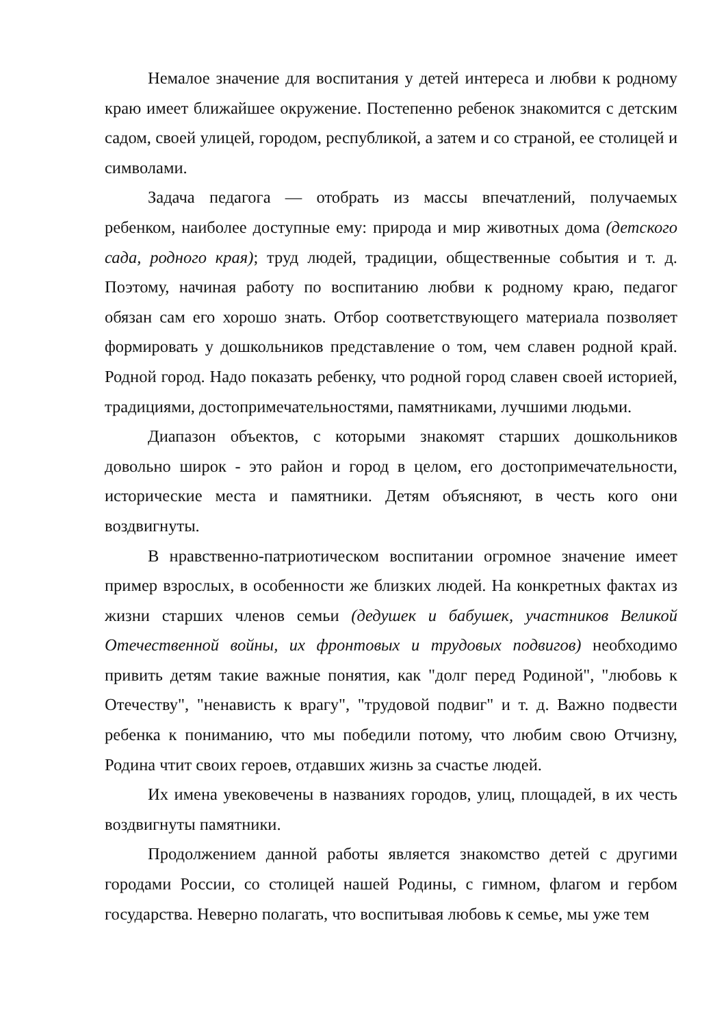Немалое значение для воспитания у детей интереса и любви к родному краю имеет ближайшее окружение. Постепенно ребенок знакомится с детским садом, своей улицей, городом, республикой, а затем и со страной, ее столицей и символами.
Задача педагога — отобрать из массы впечатлений, получаемых ребенком, наиболее доступные ему: природа и мир животных дома (детского сада, родного края); труд людей, традиции, общественные события и т. д. Поэтому, начиная работу по воспитанию любви к родному краю, педагог обязан сам его хорошо знать. Отбор соответствующего материала позволяет формировать у дошкольников представление о том, чем славен родной край. Родной город. Надо показать ребенку, что родной город славен своей историей, традициями, достопримечательностями, памятниками, лучшими людьми.
Диапазон объектов, с которыми знакомят старших дошкольников довольно широк - это район и город в целом, его достопримечательности, исторические места и памятники. Детям объясняют, в честь кого они воздвигнуты.
В нравственно-патриотическом воспитании огромное значение имеет пример взрослых, в особенности же близких людей. На конкретных фактах из жизни старших членов семьи (дедушек и бабушек, участников Великой Отечественной войны, их фронтовых и трудовых подвигов) необходимо привить детям такие важные понятия, как "долг перед Родиной", "любовь к Отечеству", "ненависть к врагу", "трудовой подвиг" и т. д. Важно подвести ребенка к пониманию, что мы победили потому, что любим свою Отчизну, Родина чтит своих героев, отдавших жизнь за счастье людей.
Их имена увековечены в названиях городов, улиц, площадей, в их честь воздвигнуты памятники.
Продолжением данной работы является знакомство детей с другими городами России, со столицей нашей Родины, с гимном, флагом и гербом государства. Неверно полагать, что воспитывая любовь к семье, мы уже тем